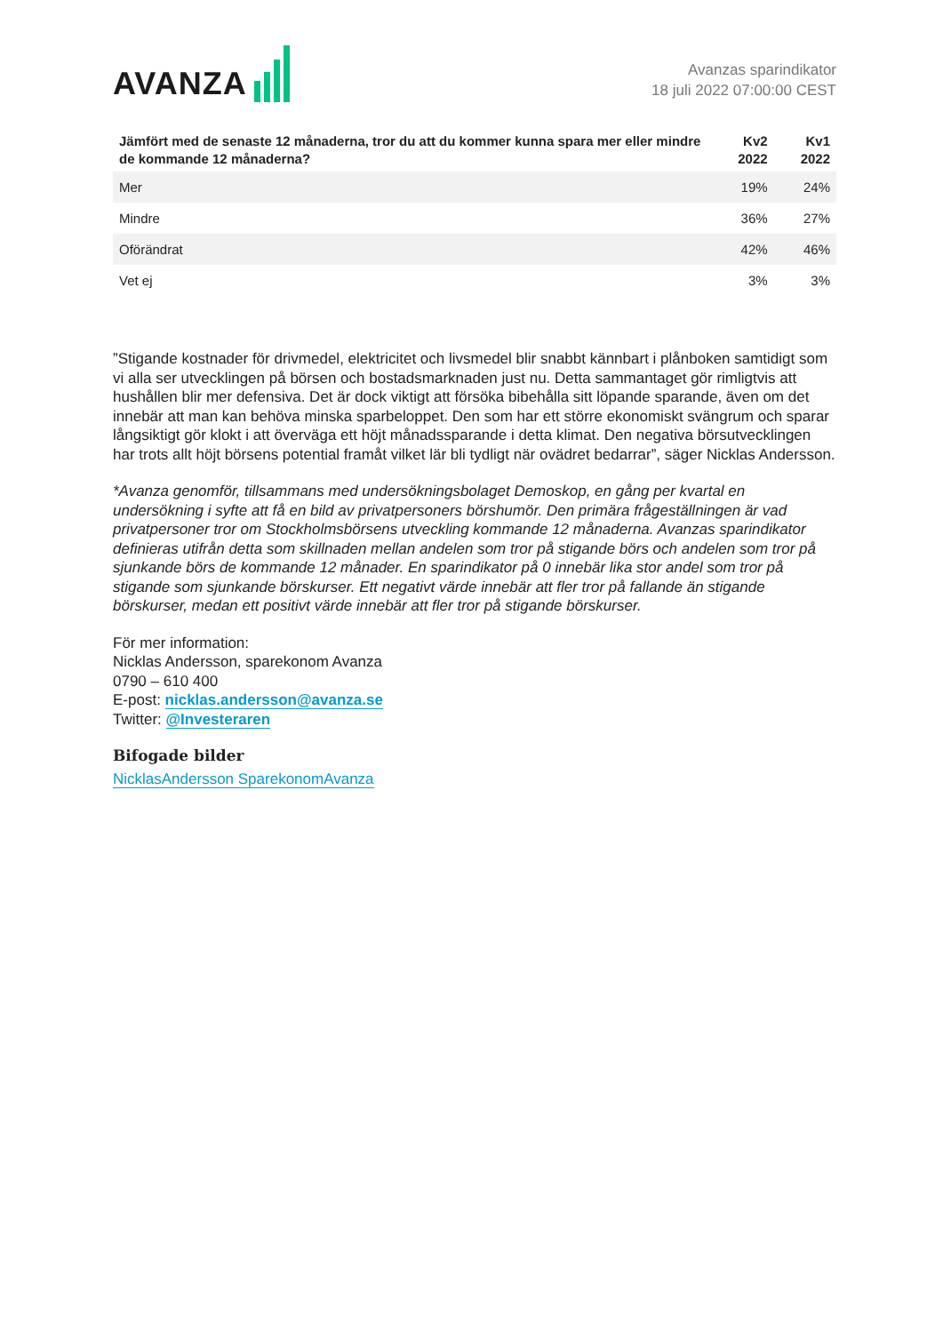AVANZA
Avanzas sparindikator
18 juli 2022 07:00:00 CEST
| Jämfört med de senaste 12 månaderna, tror du att du kommer kunna spara mer eller mindre de kommande 12 månaderna? | Kv2 2022 | Kv1 2022 |
| --- | --- | --- |
| Mer | 19% | 24% |
| Mindre | 36% | 27% |
| Oförändrat | 42% | 46% |
| Vet ej | 3% | 3% |
”Stigande kostnader för drivmedel, elektricitet och livsmedel blir snabbt kännbart i plånboken samtidigt som vi alla ser utvecklingen på börsen och bostadsmarknaden just nu. Detta sammantaget gör rimligtvis att hushållen blir mer defensiva. Det är dock viktigt att försöka bibehålla sitt löpande sparande, även om det innebär att man kan behöva minska sparbeloppet. Den som har ett större ekonomiskt svängrum och sparar långsiktigt gör klokt i att överväga ett höjt månadssparande i detta klimat. Den negativa börsutvecklingen har trots allt höjt börsens potential framåt vilket lär bli tydligt när ovädret bedarrar”, säger Nicklas Andersson.
*Avanza genomför, tillsammans med undersökningsbolaget Demoskop, en gång per kvartal en undersökning i syfte att få en bild av privatpersoners börshumör. Den primära frågeställningen är vad privatpersoner tror om Stockholmsbörsens utveckling kommande 12 månaderna. Avanzas sparindikator definieras utifrån detta som skillnaden mellan andelen som tror på stigande börs och andelen som tror på sjunkande börs de kommande 12 månader. En sparindikator på 0 innebär lika stor andel som tror på stigande som sjunkande börskurser. Ett negativt värde innebär att fler tror på fallande än stigande börskurser, medan ett positivt värde innebär att fler tror på stigande börskurser.
För mer information:
Nicklas Andersson, sparekonom Avanza
0790 – 610 400
E-post: nicklas.andersson@avanza.se
Twitter: @Investeraren
Bifogade bilder
NicklasAndersson SparekonomAvanza